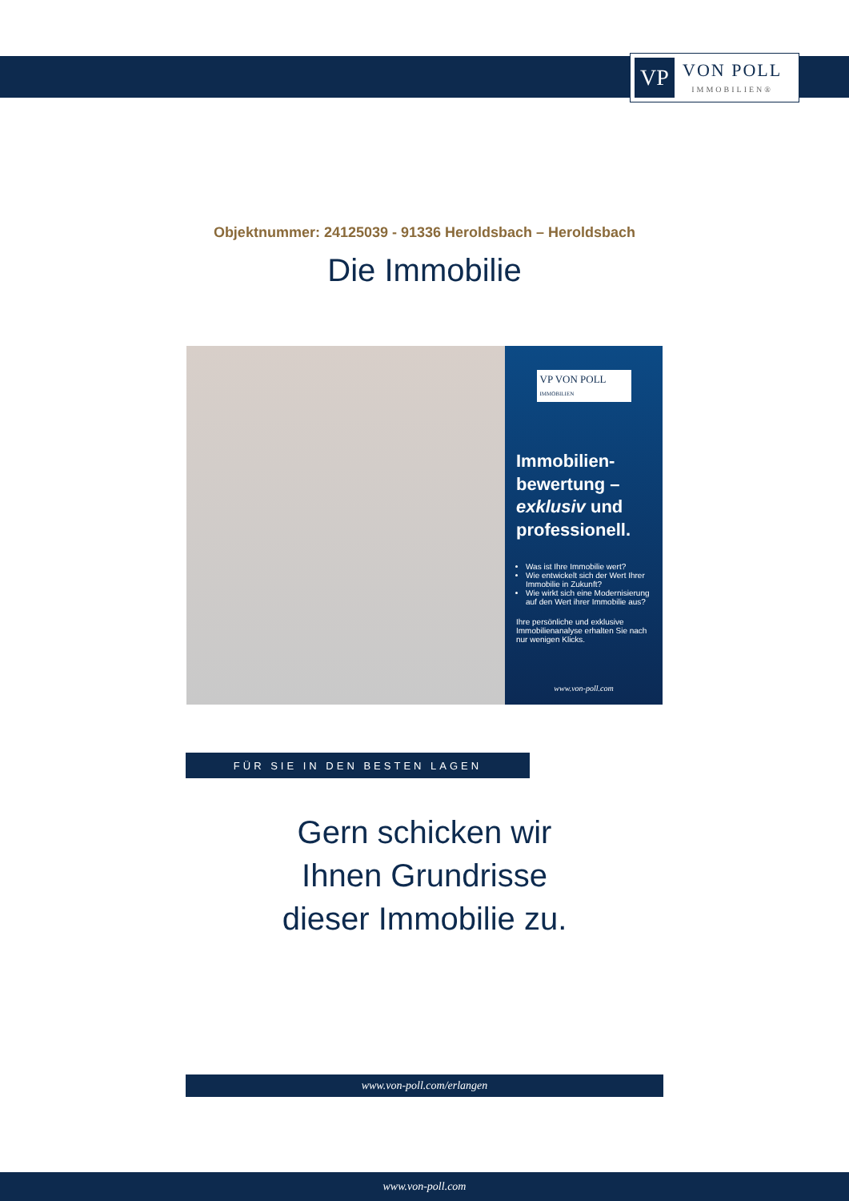VP
VON POLL
IMMOBILIEN®
Objektnummer: 24125039 - 91336 Heroldsbach – Heroldsbach
Die Immobilie
VP VON POLL
IMMOBILIEN
Immobilien-bewertung – exklusiv und professionell.
Was ist Ihre Immobilie wert?
Wie entwickelt sich der Wert Ihrer Immobilie in Zukunft?
Wie wirkt sich eine Modernisierung auf den Wert ihrer Immobilie aus?
Ihre persönliche und exklusive Immobilienanalyse erhalten Sie nach nur wenigen Klicks.
www.von-poll.com
FÜR SIE IN DEN BESTEN LAGEN
Gern schicken wir
Ihnen Grundrisse
dieser Immobilie zu.
www.von-poll.com/erlangen
www.von-poll.com